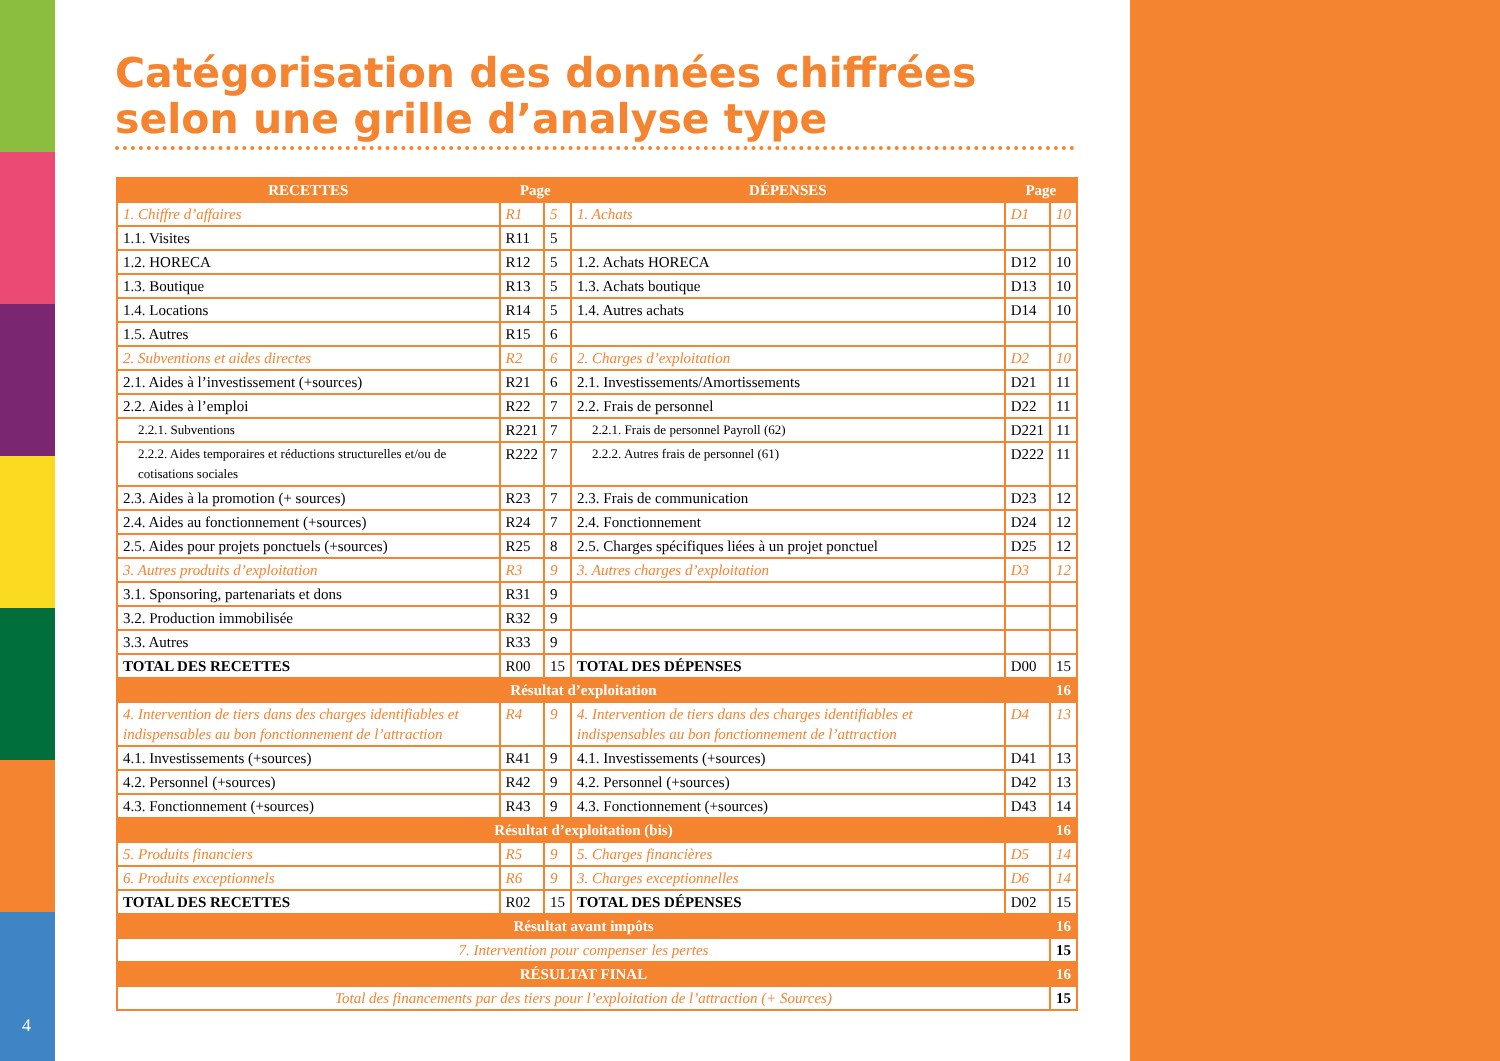4
Catégorisation des données chiffrées selon une grille d’analyse type
| RECETTES | Page | | DÉPENSES | Page | |
| --- | --- | --- | --- | --- | --- |
| 1. Chiffre d’affaires | R1 | 5 | 1. Achats | D1 | 10 |
| 1.1. Visites | R11 | 5 | | | |
| 1.2. HORECA | R12 | 5 | 1.2. Achats HORECA | D12 | 10 |
| 1.3. Boutique | R13 | 5 | 1.3. Achats boutique | D13 | 10 |
| 1.4. Locations | R14 | 5 | 1.4. Autres achats | D14 | 10 |
| 1.5. Autres | R15 | 6 | | | |
| 2. Subventions et aides directes | R2 | 6 | 2. Charges d’exploitation | D2 | 10 |
| 2.1. Aides à l’investissement (+sources) | R21 | 6 | 2.1. Investissements/Amortissements | D21 | 11 |
| 2.2. Aides à l’emploi | R22 | 7 | 2.2. Frais de personnel | D22 | 11 |
| 2.2.1. Subventions | R221 | 7 | 2.2.1. Frais de personnel Payroll (62) | D221 | 11 |
| 2.2.2. Aides temporaires et réductions structurelles et/ou de cotisations sociales | R222 | 7 | 2.2.2. Autres frais de personnel (61) | D222 | 11 |
| 2.3. Aides à la promotion (+ sources) | R23 | 7 | 2.3. Frais de communication | D23 | 12 |
| 2.4. Aides au fonctionnement (+sources) | R24 | 7 | 2.4. Fonctionnement | D24 | 12 |
| 2.5. Aides pour projets ponctuels (+sources) | R25 | 8 | 2.5. Charges spécifiques liées à un projet ponctuel | D25 | 12 |
| 3. Autres produits d’exploitation | R3 | 9 | 3. Autres charges d’exploitation | D3 | 12 |
| 3.1. Sponsoring, partenariats et dons | R31 | 9 | | | |
| 3.2. Production immobilisée | R32 | 9 | | | |
| 3.3. Autres | R33 | 9 | | | |
| TOTAL DES RECETTES | R00 | 15 | TOTAL DES DÉPENSES | D00 | 15 |
| Résultat d’exploitation | | | | | 16 |
| 4. Intervention de tiers dans des charges identifiables et indispensables au bon fonctionnement de l’attraction | R4 | 9 | 4. Intervention de tiers dans des charges identifiables et indispensables au bon fonctionnement de l’attraction | D4 | 13 |
| 4.1. Investissements (+sources) | R41 | 9 | 4.1. Investissements (+sources) | D41 | 13 |
| 4.2. Personnel (+sources) | R42 | 9 | 4.2. Personnel (+sources) | D42 | 13 |
| 4.3. Fonctionnement (+sources) | R43 | 9 | 4.3. Fonctionnement (+sources) | D43 | 14 |
| Résultat d’exploitation (bis) | | | | | 16 |
| 5. Produits financiers | R5 | 9 | 5. Charges financières | D5 | 14 |
| 6. Produits exceptionnels | R6 | 9 | 3. Charges exceptionnelles | D6 | 14 |
| TOTAL DES RECETTES | R02 | 15 | TOTAL DES DÉPENSES | D02 | 15 |
| Résultat avant impôts | | | | | 16 |
| 7. Intervention pour compenser les pertes | | | | | 15 |
| RÉSULTAT FINAL | | | | | 16 |
| Total des financements par des tiers pour l’exploitation de l’attraction (+ Sources) | | | | | 15 |